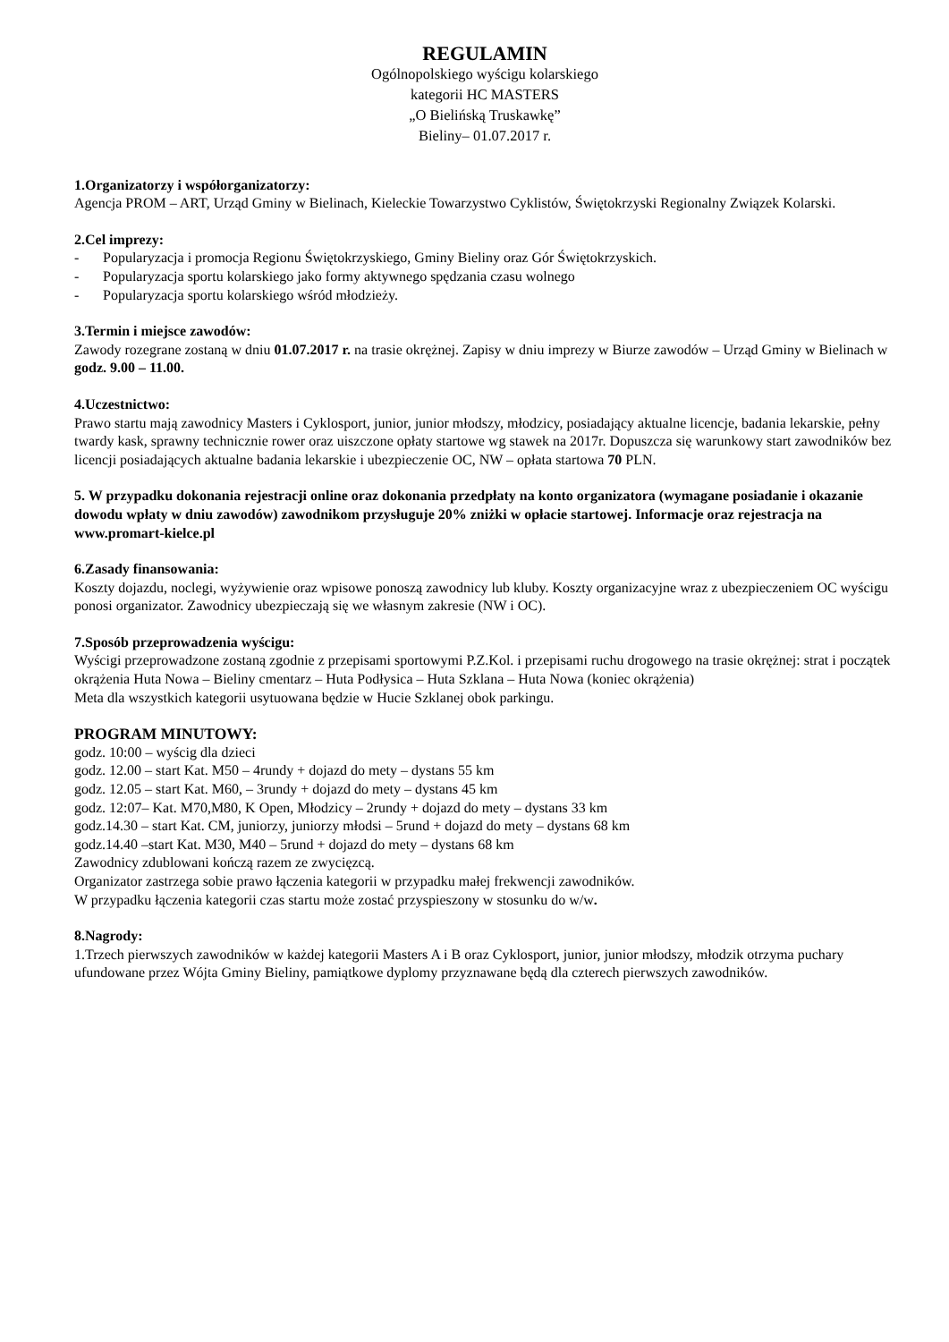REGULAMIN
Ogólnopolskiego wyścigu kolarskiego
kategorii HC MASTERS
„O Bielińską Truskawkę”
Bieliny– 01.07.2017 r.
1.Organizatorzy i współorganizatorzy:
Agencja PROM – ART, Urząd Gminy w Bielinach, Kieleckie Towarzystwo Cyklistów, Świętokrzyski Regionalny Związek Kolarski.
2.Cel imprezy:
- Popularyzacja i promocja Regionu Świętokrzyskiego, Gminy Bieliny oraz Gór Świętokrzyskich.
- Popularyzacja sportu kolarskiego jako formy aktywnego spędzania czasu wolnego
- Popularyzacja sportu kolarskiego wśród młodzieży.
3.Termin i miejsce zawodów:
Zawody rozegrane zostaną w dniu 01.07.2017 r. na trasie okrężnej. Zapisy w dniu imprezy w Biurze zawodów – Urząd Gminy w Bielinach w godz. 9.00 – 11.00.
4.Uczestnictwo:
Prawo startu mają zawodnicy Masters i Cyklosport, junior, junior młodszy, młodzicy, posiadający aktualne licencje, badania lekarskie, pełny twardy kask, sprawny technicznie rower oraz uiszczone opłaty startowe wg stawek na 2017r. Dopuszcza się warunkowy start zawodników bez licencji posiadających aktualne badania lekarskie i ubezpieczenie OC, NW – opłata startowa 70 PLN.
5. W przypadku dokonania rejestracji online oraz dokonania przedpłaty na konto organizatora (wymagane posiadanie i okazanie dowodu wpłaty w dniu zawodów) zawodnikom przysługuje 20% zniżki w opłacie startowej. Informacje oraz rejestracja na www.promart-kielce.pl
6.Zasady finansowania:
Koszty dojazdu, noclegi, wyżywienie oraz wpisowe ponoszą zawodnicy lub kluby. Koszty organizacyjne wraz z ubezpieczeniem OC wyścigu ponosi organizator. Zawodnicy ubezpieczają się we własnym zakresie (NW i OC).
7.Sposób przeprowadzenia wyścigu:
Wyścigi przeprowadzone zostaną zgodnie z przepisami sportowymi P.Z.Kol. i przepisami ruchu drogowego na trasie okrężnej: strat i początek okrążenia Huta Nowa – Bieliny cmentarz – Huta Podłysica – Huta Szklana – Huta Nowa (koniec okrążenia)
Meta dla wszystkich kategorii usytuowana będzie w Hucie Szklanej obok parkingu.
PROGRAM MINUTOWY:
godz. 10:00 – wyścig dla dzieci
godz. 12.00 – start Kat. M50 – 4rundy + dojazd do mety – dystans 55 km
godz. 12.05 – start Kat. M60, – 3rundy + dojazd do mety – dystans 45 km
godz. 12:07– Kat. M70,M80, K Open, Młodzicy – 2rundy + dojazd do mety – dystans 33 km
godz.14.30 – start Kat. CM, juniorzy, juniorzy młodsi – 5rund + dojazd do mety – dystans 68 km
godz.14.40 –start Kat. M30, M40 – 5rund + dojazd do mety – dystans 68 km
Zawodnicy zdublowani kończą razem ze zwycięzcą.
Organizator zastrzega sobie prawo łączenia kategorii w przypadku małej frekwencji zawodników.
W przypadku łączenia kategorii czas startu może zostać przyspieszony w stosunku do w/w.
8.Nagrody:
1.Trzech pierwszych zawodników w każdej kategorii Masters A i B oraz Cyklosport, junior, junior młodszy, młodzik otrzyma puchary ufundowane przez Wójta Gminy Bieliny, pamiątkowe dyplomy przyznawane będą dla czterech pierwszych zawodników.